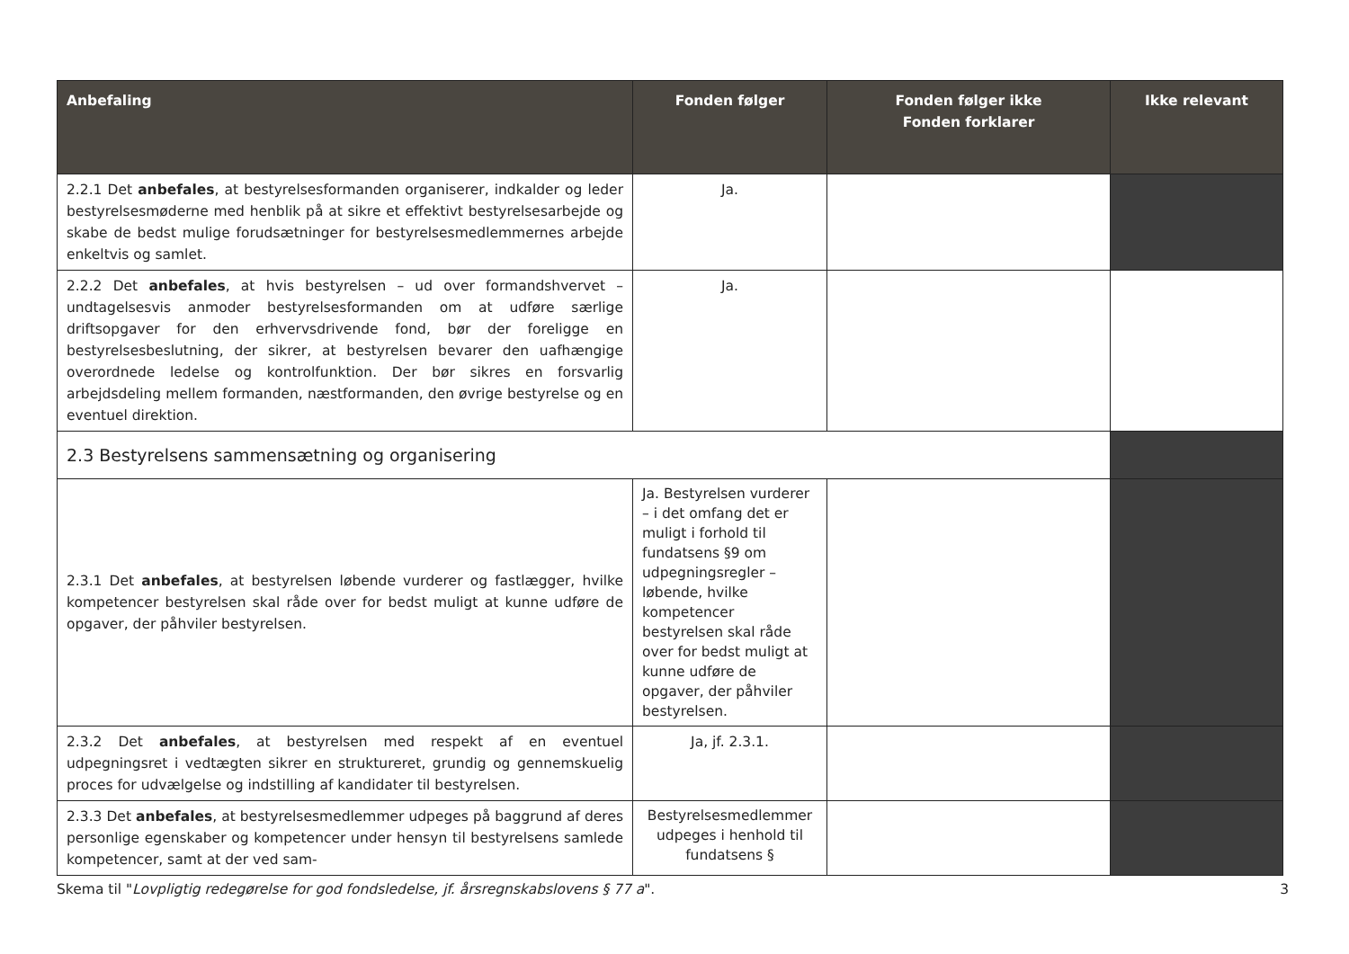| Anbefaling | Fonden følger | Fonden følger ikke Fonden forklarer | Ikke relevant |
| --- | --- | --- | --- |
| 2.2.1 Det anbefales , at bestyrelsesformanden organiserer, indkalder og leder bestyrelsesmøderne med henblik på at sikre et effektivt bestyrelsesarbejde og skabe de bedst mulige forudsætninger for bestyrelsesmedlemmernes arbejde enkeltvis og samlet. | Ja. | | |
| 2.2.2 Det anbefales , at hvis bestyrelsen – ud over formandshvervet – undtagelsesvis anmoder bestyrelsesformanden om at udføre særlige driftsopgaver for den erhvervsdrivende fond, bør der foreligge en bestyrelsesbeslutning, der sikrer, at bestyrelsen bevarer den uafhængige overordnede ledelse og kontrolfunktion. Der bør sikres en forsvarlig arbejdsdeling mellem formanden, næstformanden, den øvrige bestyrelse og en eventuel direktion. | Ja. | | |
| 2.3 Bestyrelsens sammensætning og organisering | | | |
| 2.3.1 Det anbefales , at bestyrelsen løbende vurderer og fastlægger, hvilke kompetencer bestyrelsen skal råde over for bedst muligt at kunne udføre de opgaver, der påhviler bestyrelsen. | Ja. Bestyrelsen vurderer – i det omfang det er muligt i forhold til fundatsens §9 om udpegningsregler – løbende, hvilke kompetencer bestyrelsen skal råde over for bedst muligt at kunne udføre de opgaver, der påhviler bestyrelsen. | | |
| 2.3.2 Det anbefales , at bestyrelsen med respekt af en eventuel udpegningsret i vedtægten sikrer en struktureret, grundig og gennemskuelig proces for udvælgelse og indstilling af kandidater til bestyrelsen. | Ja, jf. 2.3.1. | | |
| 2.3.3 Det anbefales , at bestyrelsesmedlemmer udpeges på baggrund af deres personlige egenskaber og kompetencer under hensyn til bestyrelsens samlede kompetencer, samt at der ved sam- | Bestyrelsesmedlemmer udpeges i henhold til fundatsens § | | |
Skema til "Lovpligtig redegørelse for god fondsledelse, jf. årsregnskabslovens § 77 a". 3